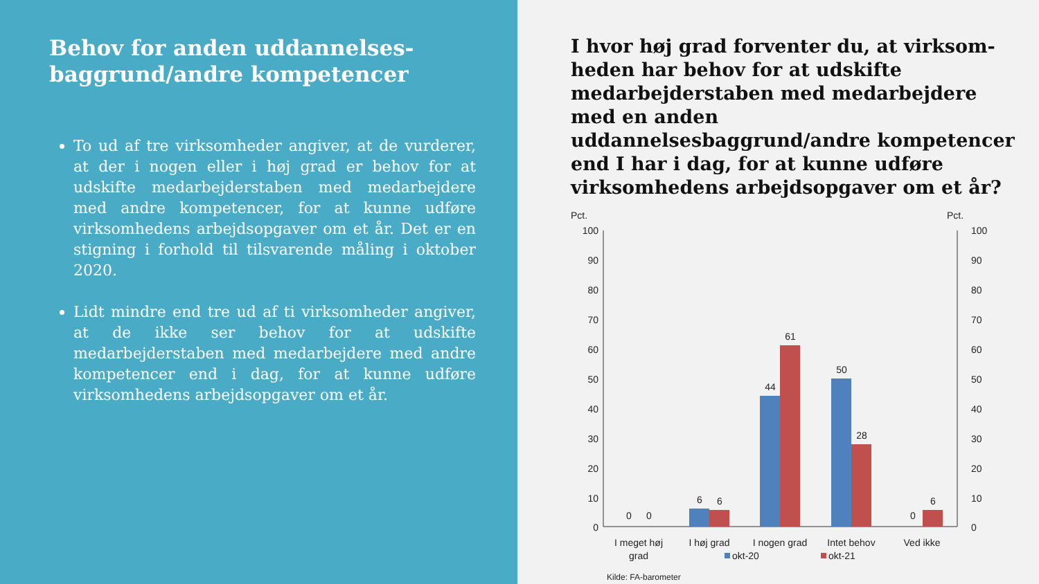Behov for anden uddannelses-baggrund/andre kompetencer
To ud af tre virksomheder angiver, at de vurderer, at der i nogen eller i høj grad er behov for at udskifte medarbejderstaben med medarbejdere med andre kompetencer, for at kunne udføre virksomhedens arbejdsopgaver om et år. Det er en stigning i forhold til tilsvarende måling i oktober 2020.
Lidt mindre end tre ud af ti virksomheder angiver, at de ikke ser behov for at udskifte medarbejderstaben med medarbejdere med andre kompetencer end i dag, for at kunne udføre virksomhedens arbejdsopgaver om et år.
I hvor høj grad forventer du, at virksom-heden har behov for at udskifte medarbejderstaben med medarbejdere med en anden uddannelsesbaggrund/andre kompetencer end I har i dag, for at kunne udføre virksomhedens arbejdsopgaver om et år?
Pct.
Pct.
100
90
80
70
60
50
40
30
20
10
0
100
90
80
70
60
50
40
30
20
10
0
0
0
6
6
44
61
50
28
0
6
I meget høj
grad
I høj grad
I nogen grad
Intet behov
Ved ikke
okt-20
okt-21
Kilde: FA-barometer